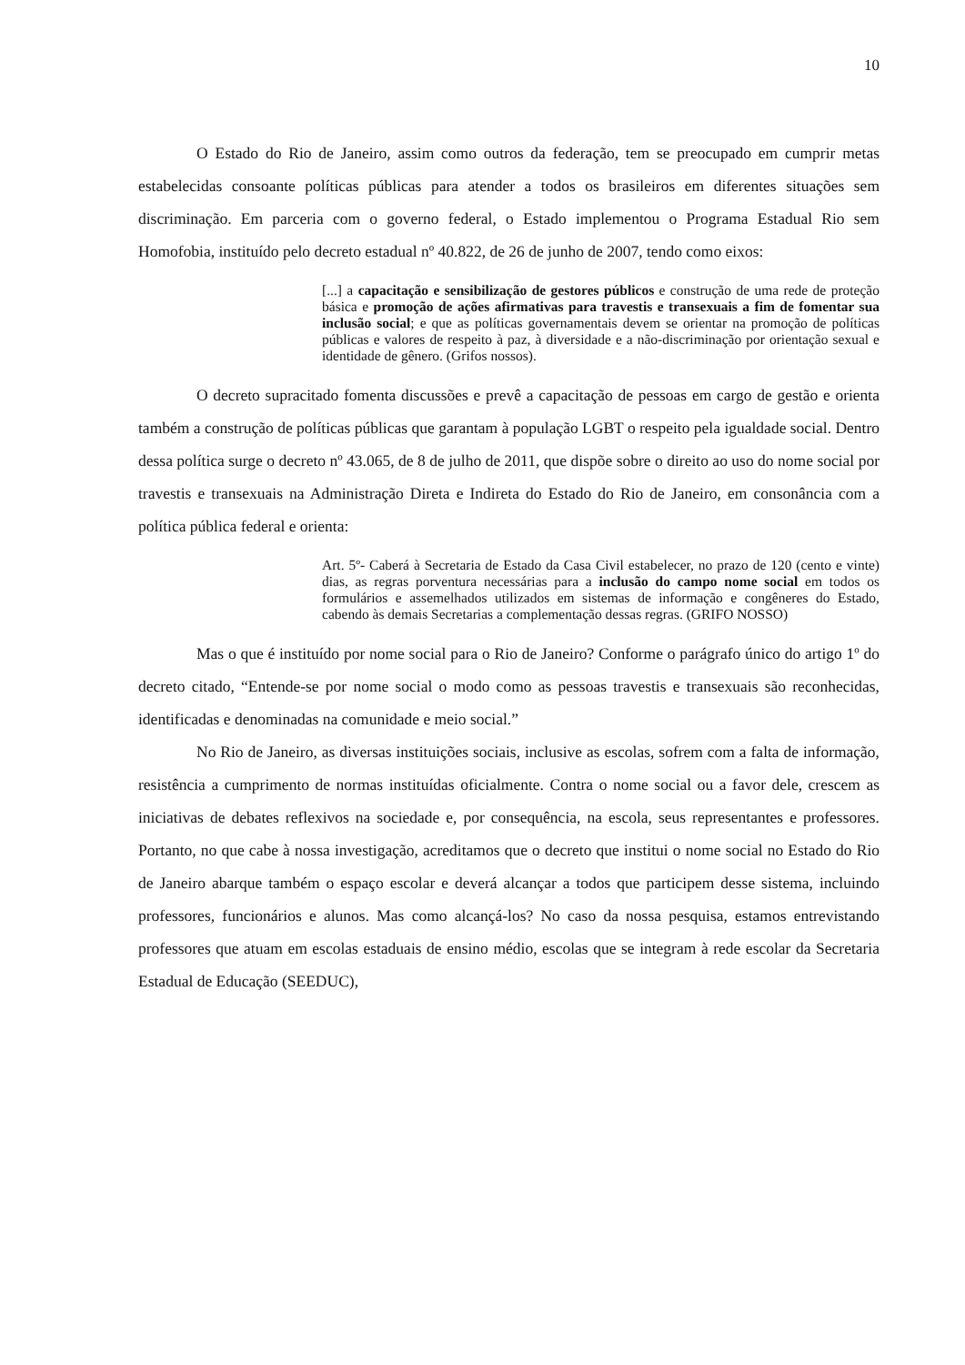10
O Estado do Rio de Janeiro, assim como outros da federação, tem se preocupado em cumprir metas estabelecidas consoante políticas públicas para atender a todos os brasileiros em diferentes situações sem discriminação. Em parceria com o governo federal, o Estado implementou o Programa Estadual Rio sem Homofobia, instituído pelo decreto estadual nº 40.822, de 26 de junho de 2007, tendo como eixos:
[...] a capacitação e sensibilização de gestores públicos e construção de uma rede de proteção básica e promoção de ações afirmativas para travestis e transexuais a fim de fomentar sua inclusão social; e que as políticas governamentais devem se orientar na promoção de políticas públicas e valores de respeito à paz, à diversidade e a não-discriminação por orientação sexual e identidade de gênero. (Grifos nossos).
O decreto supracitado fomenta discussões e prevê a capacitação de pessoas em cargo de gestão e orienta também a construção de políticas públicas que garantam à população LGBT o respeito pela igualdade social. Dentro dessa política surge o decreto nº 43.065, de 8 de julho de 2011, que dispõe sobre o direito ao uso do nome social por travestis e transexuais na Administração Direta e Indireta do Estado do Rio de Janeiro, em consonância com a política pública federal e orienta:
Art. 5º- Caberá à Secretaria de Estado da Casa Civil estabelecer, no prazo de 120 (cento e vinte) dias, as regras porventura necessárias para a inclusão do campo nome social em todos os formulários e assemelhados utilizados em sistemas de informação e congêneres do Estado, cabendo às demais Secretarias a complementação dessas regras. (GRIFO NOSSO)
Mas o que é instituído por nome social para o Rio de Janeiro? Conforme o parágrafo único do artigo 1º do decreto citado, “Entende-se por nome social o modo como as pessoas travestis e transexuais são reconhecidas, identificadas e denominadas na comunidade e meio social.”
No Rio de Janeiro, as diversas instituições sociais, inclusive as escolas, sofrem com a falta de informação, resistência a cumprimento de normas instituídas oficialmente. Contra o nome social ou a favor dele, crescem as iniciativas de debates reflexivos na sociedade e, por consequência, na escola, seus representantes e professores. Portanto, no que cabe à nossa investigação, acreditamos que o decreto que institui o nome social no Estado do Rio de Janeiro abarque também o espaço escolar e deverá alcançar a todos que participem desse sistema, incluindo professores, funcionários e alunos. Mas como alcançá-los? No caso da nossa pesquisa, estamos entrevistando professores que atuam em escolas estaduais de ensino médio, escolas que se integram à rede escolar da Secretaria Estadual de Educação (SEEDUC),